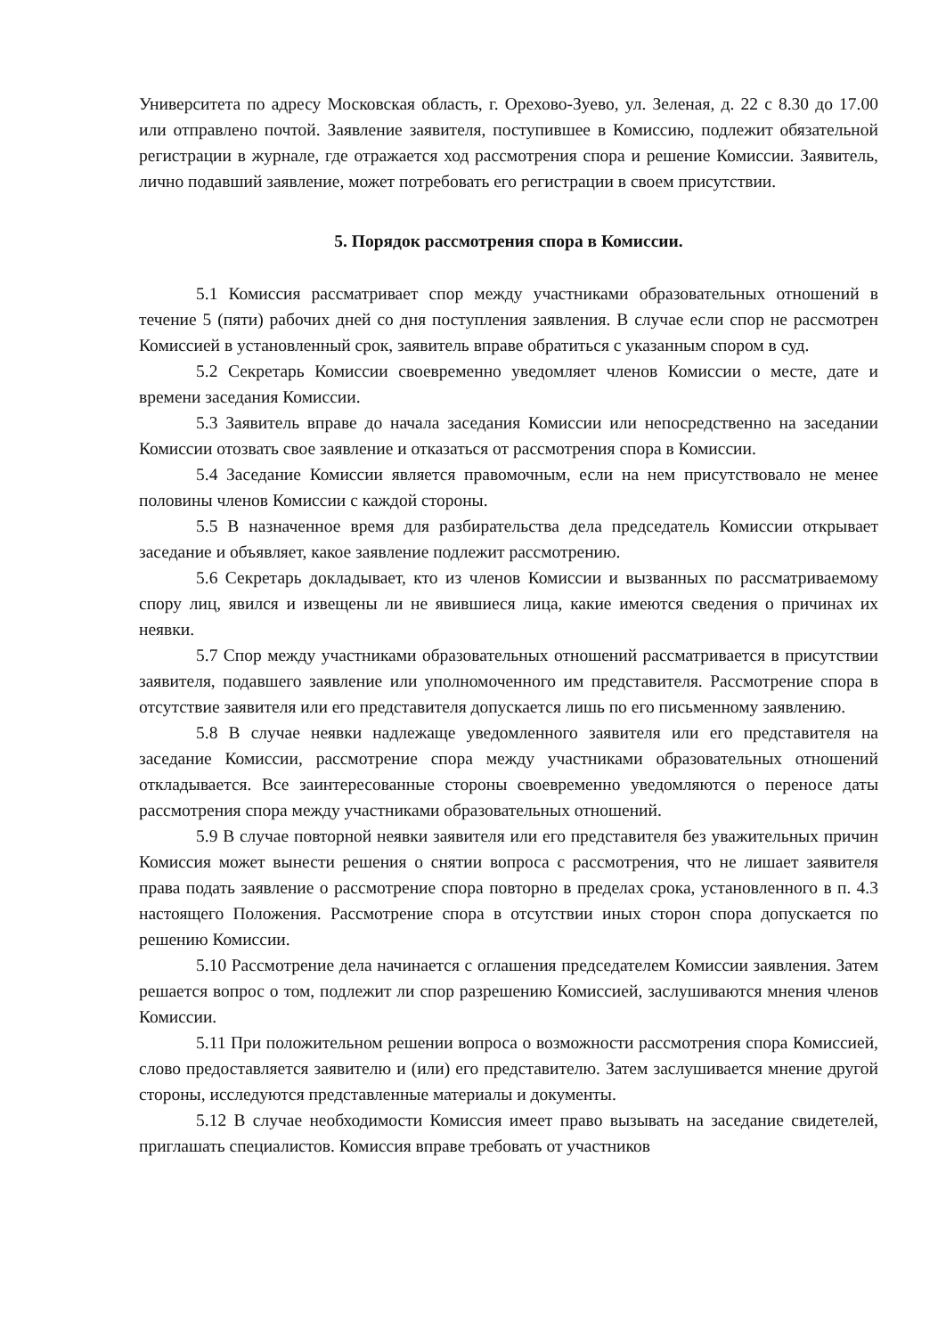Университета по адресу Московская область, г. Орехово-Зуево, ул. Зеленая, д. 22 с 8.30 до 17.00 или отправлено почтой. Заявление заявителя, поступившее в Комиссию, подлежит обязательной регистрации в журнале, где отражается ход рассмотрения спора и решение Комиссии. Заявитель, лично подавший заявление, может потребовать его регистрации в своем присутствии.
5. Порядок рассмотрения спора в Комиссии.
5.1 Комиссия рассматривает спор между участниками образовательных отношений в течение 5 (пяти) рабочих дней со дня поступления заявления. В случае если спор не рассмотрен Комиссией в установленный срок, заявитель вправе обратиться с указанным спором в суд.
5.2 Секретарь Комиссии своевременно уведомляет членов Комиссии о месте, дате и времени заседания Комиссии.
5.3 Заявитель вправе до начала заседания Комиссии или непосредственно на заседании Комиссии отозвать свое заявление и отказаться от рассмотрения спора в Комиссии.
5.4 Заседание Комиссии является правомочным, если на нем присутствовало не менее половины членов Комиссии с каждой стороны.
5.5 В назначенное время для разбирательства дела председатель Комиссии открывает заседание и объявляет, какое заявление подлежит рассмотрению.
5.6 Секретарь докладывает, кто из членов Комиссии и вызванных по рассматриваемому спору лиц, явился и извещены ли не явившиеся лица, какие имеются сведения о причинах их неявки.
5.7 Спор между участниками образовательных отношений рассматривается в присутствии заявителя, подавшего заявление или уполномоченного им представителя. Рассмотрение спора в отсутствие заявителя или его представителя допускается лишь по его письменному заявлению.
5.8 В случае неявки надлежаще уведомленного заявителя или его представителя на заседание Комиссии, рассмотрение спора между участниками образовательных отношений откладывается. Все заинтересованные стороны своевременно уведомляются о переносе даты рассмотрения спора между участниками образовательных отношений.
5.9 В случае повторной неявки заявителя или его представителя без уважительных причин Комиссия может вынести решения о снятии вопроса с рассмотрения, что не лишает заявителя права подать заявление о рассмотрение спора повторно в пределах срока, установленного в п. 4.3 настоящего Положения. Рассмотрение спора в отсутствии иных сторон спора допускается по решению Комиссии.
5.10 Рассмотрение дела начинается с оглашения председателем Комиссии заявления. Затем решается вопрос о том, подлежит ли спор разрешению Комиссией, заслушиваются мнения членов Комиссии.
5.11 При положительном решении вопроса о возможности рассмотрения спора Комиссией, слово предоставляется заявителю и (или) его представителю. Затем заслушивается мнение другой стороны, исследуются представленные материалы и документы.
5.12 В случае необходимости Комиссия имеет право вызывать на заседание свидетелей, приглашать специалистов. Комиссия вправе требовать от участников